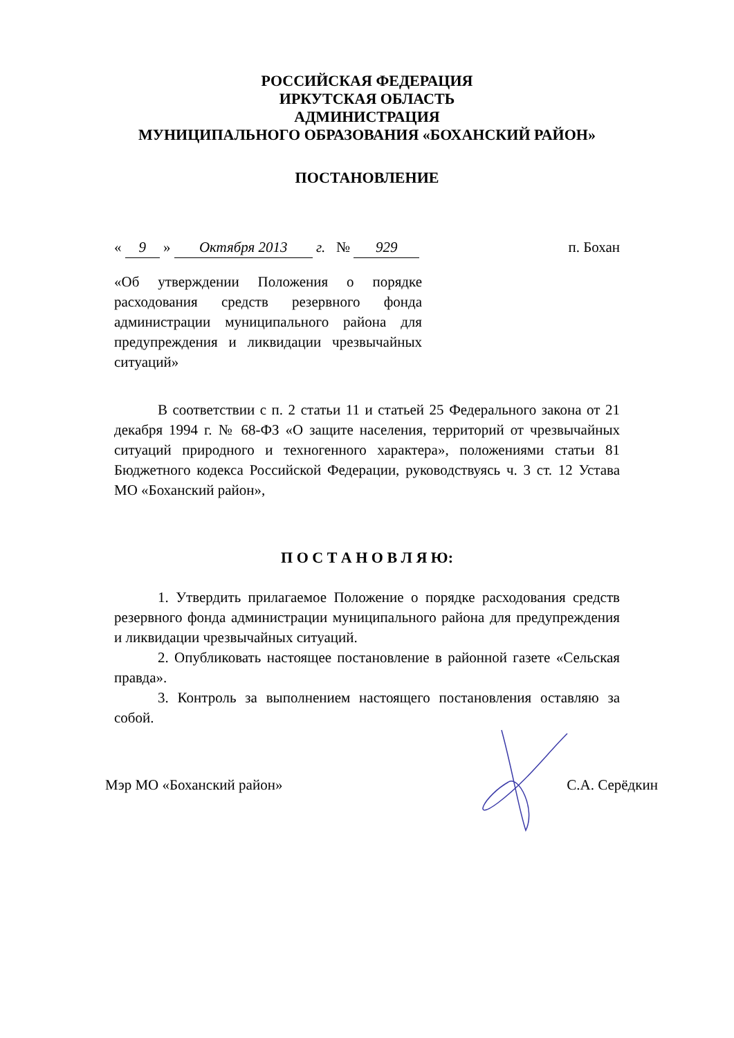РОССИЙСКАЯ ФЕДЕРАЦИЯ
ИРКУТСКАЯ ОБЛАСТЬ
АДМИНИСТРАЦИЯ
МУНИЦИПАЛЬНОГО ОБРАЗОВАНИЯ «БОХАНСКИЙ РАЙОН»
ПОСТАНОВЛЕНИЕ
« 9 » Октября 2013 г. № 929 п. Бохан
«Об утверждении Положения о порядке расходования средств резервного фонда администрации муниципального района для предупреждения и ликвидации чрезвычайных ситуаций»
В соответствии с п. 2 статьи 11 и статьей 25 Федерального закона от 21 декабря 1994 г. № 68-ФЗ «О защите населения, территорий от чрезвычайных ситуаций природного и техногенного характера», положениями статьи 81 Бюджетного кодекса Российской Федерации, руководствуясь ч. 3 ст. 12 Устава МО «Боханский район»,
П О С Т А Н О В Л Я Ю:
1. Утвердить прилагаемое Положение о порядке расходования средств резервного фонда администрации муниципального района для предупреждения и ликвидации чрезвычайных ситуаций.
2. Опубликовать настоящее постановление в районной газете «Сельская правда».
3. Контроль за выполнением настоящего постановления оставляю за собой.
Мэр МО «Боханский район» С.А. Серёдкин